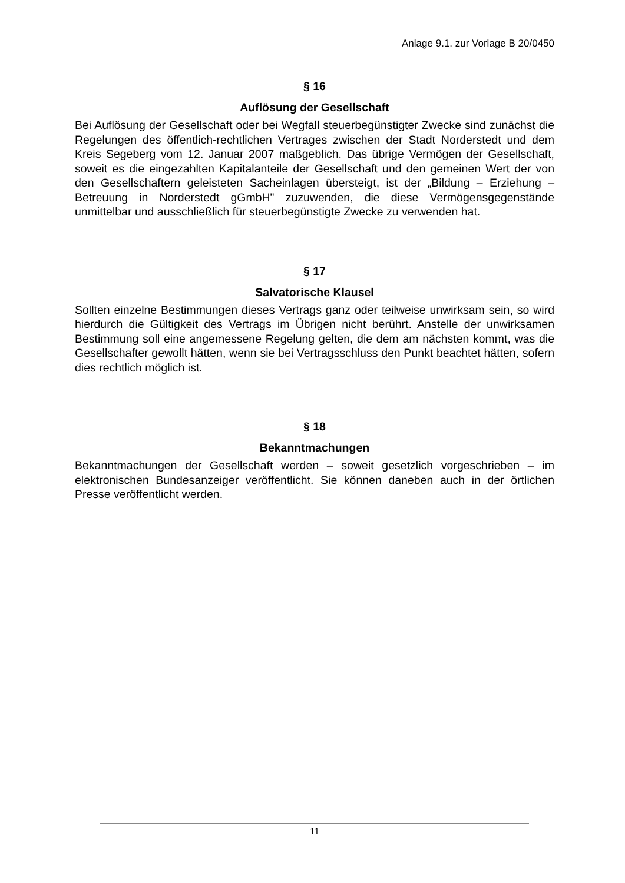Anlage 9.1. zur Vorlage B 20/0450
§ 16
Auflösung der Gesellschaft
Bei Auflösung der Gesellschaft oder bei Wegfall steuerbegünstigter Zwecke sind zunächst die Regelungen des öffentlich-rechtlichen Vertrages zwischen der Stadt Norderstedt und dem Kreis Segeberg vom 12. Januar 2007 maßgeblich. Das übrige Vermögen der Gesellschaft, soweit es die eingezahlten Kapitalanteile der Gesellschaft und den gemeinen Wert der von den Gesellschaftern geleisteten Sacheinlagen übersteigt, ist der „Bildung – Erziehung – Betreuung in Norderstedt gGmbH" zuzuwenden, die diese Vermögensgegenstände unmittelbar und ausschließlich für steuerbegünstigte Zwecke zu verwenden hat.
§ 17
Salvatorische Klausel
Sollten einzelne Bestimmungen dieses Vertrags ganz oder teilweise unwirksam sein, so wird hierdurch die Gültigkeit des Vertrags im Übrigen nicht berührt. Anstelle der unwirksamen Bestimmung soll eine angemessene Regelung gelten, die dem am nächsten kommt, was die Gesellschafter gewollt hätten, wenn sie bei Vertragsschluss den Punkt beachtet hätten, sofern dies rechtlich möglich ist.
§ 18
Bekanntmachungen
Bekanntmachungen der Gesellschaft werden – soweit gesetzlich vorgeschrieben – im elektronischen Bundesanzeiger veröffentlicht. Sie können daneben auch in der örtlichen Presse veröffentlicht werden.
11